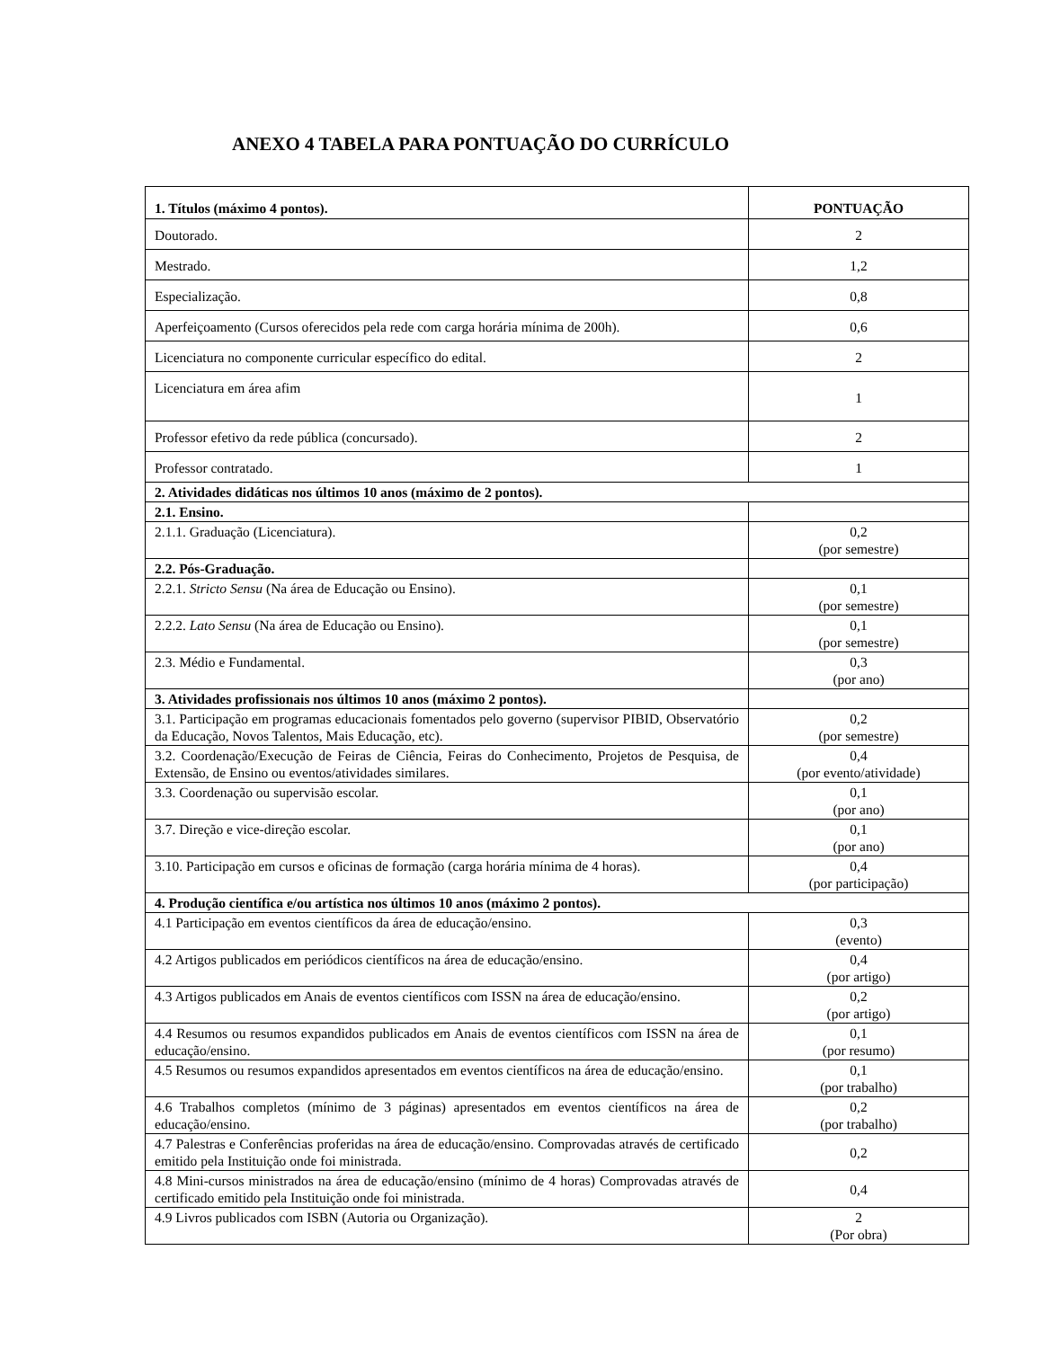ANEXO 4 TABELA PARA PONTUAÇÃO DO CURRÍCULO
| 1. Títulos (máximo 4 pontos). | PONTUAÇÃO |
| Doutorado. | 2 |
| Mestrado. | 1,2 |
| Especialização. | 0,8 |
| Aperfeiçoamento (Cursos oferecidos pela rede com carga horária mínima de 200h). | 0,6 |
| Licenciatura no componente curricular específico do edital. | 2 |
| Licenciatura em área afim | 1 |
| Professor efetivo da rede pública (concursado). | 2 |
| Professor contratado. | 1 |
| 2. Atividades didáticas nos últimos 10 anos (máximo de 2 pontos). | |
| 2.1. Ensino. | |
| 2.1.1. Graduação (Licenciatura). | 0,2 (por semestre) |
| 2.2. Pós-Graduação. | |
| 2.2.1. Stricto Sensu (Na área de Educação ou Ensino). | 0,1 (por semestre) |
| 2.2.2. Lato Sensu (Na área de Educação ou Ensino). | 0,1 (por semestre) |
| 2.3. Médio e Fundamental. | 0,3 (por ano) |
| 3. Atividades profissionais nos últimos 10 anos (máximo 2 pontos). | |
| 3.1. Participação em programas educacionais fomentados pelo governo (supervisor PIBID, Observatório da Educação, Novos Talentos, Mais Educação, etc). | 0,2 (por semestre) |
| 3.2. Coordenação/Execução de Feiras de Ciência, Feiras do Conhecimento, Projetos de Pesquisa, de Extensão, de Ensino ou eventos/atividades similares. | 0,4 (por evento/atividade) |
| 3.3. Coordenação ou supervisão escolar. | 0,1 (por ano) |
| 3.7. Direção e vice-direção escolar. | 0,1 (por ano) |
| 3.10. Participação em cursos e oficinas de formação (carga horária mínima de 4 horas). | 0,4 (por participação) |
| 4. Produção científica e/ou artística nos últimos 10 anos (máximo 2 pontos). | |
| 4.1 Participação em eventos científicos da área de educação/ensino. | 0,3 (evento) |
| 4.2 Artigos publicados em periódicos científicos na área de educação/ensino. | 0,4 (por artigo) |
| 4.3 Artigos publicados em Anais de eventos científicos com ISSN na área de educação/ensino. | 0,2 (por artigo) |
| 4.4 Resumos ou resumos expandidos publicados em Anais de eventos científicos com ISSN na área de educação/ensino. | 0,1 (por resumo) |
| 4.5 Resumos ou resumos expandidos apresentados em eventos científicos na área de educação/ensino. | 0,1 (por trabalho) |
| 4.6 Trabalhos completos (mínimo de 3 páginas) apresentados em eventos científicos na área de educação/ensino. | 0,2 (por trabalho) |
| 4.7 Palestras e Conferências proferidas na área de educação/ensino. Comprovadas através de certificado emitido pela Instituição onde foi ministrada. | 0,2 |
| 4.8 Mini-cursos ministrados na área de educação/ensino (mínimo de 4 horas) Comprovadas através de certificado emitido pela Instituição onde foi ministrada. | 0,4 |
| 4.9 Livros publicados com ISBN (Autoria ou Organização). | 2 (Por obra) |